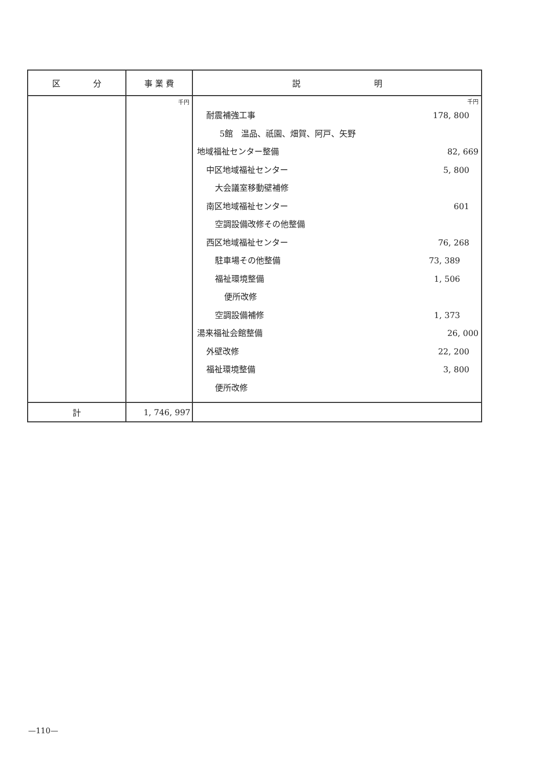| 区 分 | 事 業 費 | 説 明 |
| --- | --- | --- |
| | 千円 | 千円 耐震補強工事 178, 800 5館 温品、祇園、畑賀、阿戸、矢野 地域福祉センター整備 82, 669 中区地域福祉センター 5, 800 大会議室移動壁補修 南区地域福祉センター 601 空調設備改修その他整備 西区地域福祉センター 76, 268 駐車場その他整備 73, 389 福祉環境整備 1, 506 便所改修 空調設備補修 1, 373 湯来福祉会館整備 26, 000 外壁改修 22, 200 福祉環境整備 3, 800 便所改修 |
| 計 | 1, 746, 997 | |
—110—